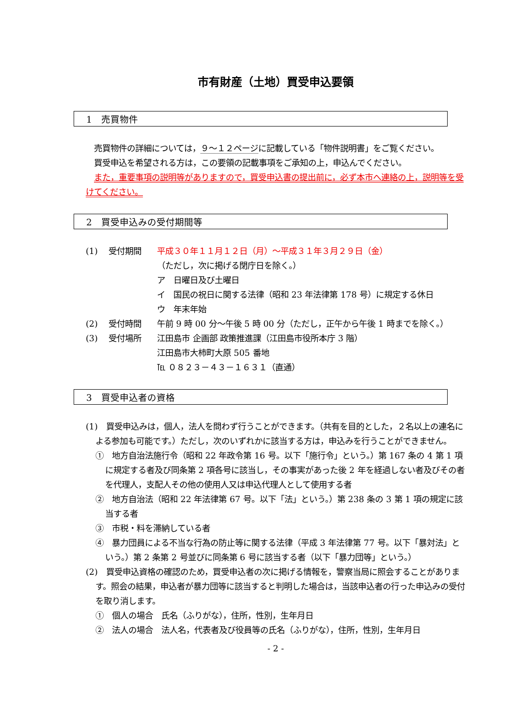市有財産（土地）買受申込要領
1　売買物件
　売買物件の詳細については，９～１２ページに記載している「物件説明書」をご覧ください。
　買受申込を希望される方は，この要領の記載事項をご承知の上，申込んでください。
　また，重要事項の説明等がありますので，買受申込書の提出前に，必ず本市へ連絡の上，説明等を受けてください。
2　買受申込みの受付期間等
(1) 受付期間 平成３０年１１月１２日（月）～平成３１年３月２９日（金）
（ただし，次に掲げる閉庁日を除く。）
ア　日曜日及び土曜日
イ　国民の祝日に関する法律（昭和 23 年法律第 178 号）に規定する休日
ウ　年末年始
(2) 受付時間 午前 9 時 00 分～午後 5 時 00 分（ただし，正午から午後 1 時までを除く。）
(3) 受付場所 江田島市 企画部 政策推進課（江田島市役所本庁 3 階）
江田島市大柿町大原 505 番地
℡ ０８２３－４３－１６３１（直通）
3　買受申込者の資格
(1)　買受申込みは，個人，法人を問わず行うことができます。（共有を目的とした，２名以上の連名による参加も可能です。）ただし，次のいずれかに該当する方は，申込みを行うことができません。
①　地方自治法施行令（昭和 22 年政令第 16 号。以下「施行令」という。）第 167 条の 4 第 1 項に規定する者及び同条第 2 項各号に該当し，その事実があった後 2 年を経過しない者及びその者を代理人，支配人その他の使用人又は申込代理人として使用する者
②　地方自治法（昭和 22 年法律第 67 号。以下「法」という。）第 238 条の 3 第 1 項の規定に該当する者
③　市税・料を滞納している者
④　暴力団員による不当な行為の防止等に関する法律（平成 3 年法律第 77 号。以下「暴対法」という。）第 2 条第 2 号並びに同条第 6 号に該当する者（以下「暴力団等」という。）
(2)　買受申込資格の確認のため，買受申込者の次に掲げる情報を，警察当局に照会することがあります。照会の結果，申込者が暴力団等に該当すると判明した場合は，当該申込者の行った申込みの受付を取り消します。
①　個人の場合　氏名（ふりがな），住所，性別，生年月日
②　法人の場合　法人名，代表者及び役員等の氏名（ふりがな），住所，性別，生年月日
- 2 -